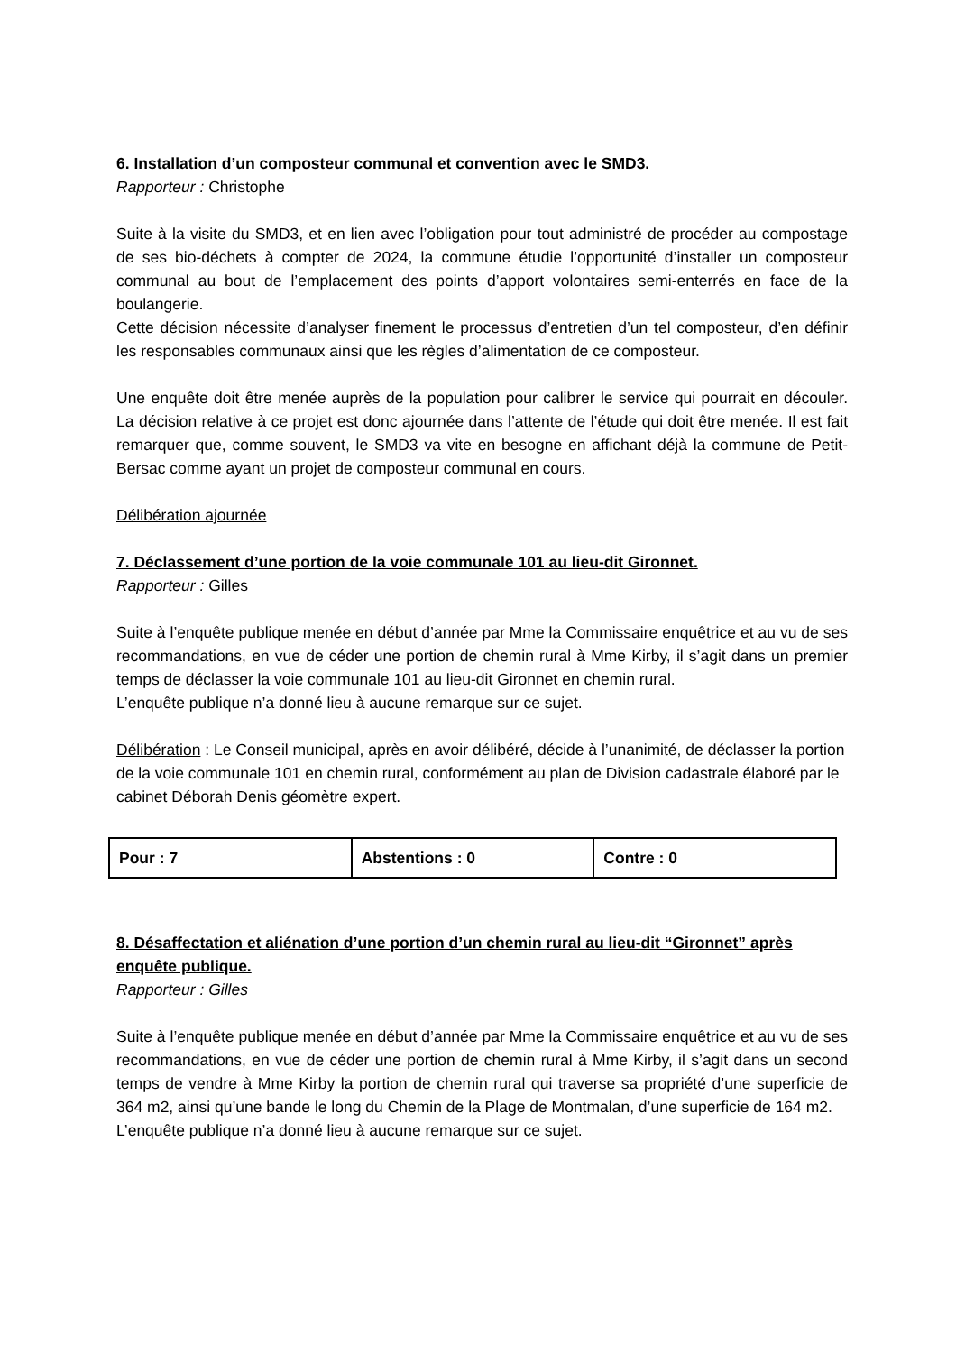6. Installation d’un composteur communal et convention avec le SMD3.
Rapporteur : Christophe
Suite à la visite du SMD3, et en lien avec l’obligation pour tout administré de procéder au compostage de ses bio-déchets à compter de 2024, la commune étudie l’opportunité d’installer un composteur communal au bout de l’emplacement des points d’apport volontaires semi-enterrés en face de la boulangerie.
Cette décision nécessite d’analyser finement le processus d’entretien d’un tel composteur, d’en définir les responsables communaux ainsi que les règles d’alimentation de ce composteur.
Une enquête doit être menée auprès de la population pour calibrer le service qui pourrait en découler. La décision relative à ce projet est donc ajournée dans l’attente de l’étude qui doit être menée. Il est fait remarquer que, comme souvent, le SMD3 va vite en besogne en affichant déjà la commune de Petit-Bersac comme ayant un projet de composteur communal en cours.
Délibération ajournée
7. Déclassement d’une portion de la voie communale 101 au lieu-dit Gironnet.
Rapporteur : Gilles
Suite à l’enquête publique menée en début d’année par Mme la Commissaire enquêtrice et au vu de ses recommandations, en vue de céder une portion de chemin rural à Mme Kirby, il s’agit dans un premier temps de déclasser la voie communale 101 au lieu-dit Gironnet en chemin rural.
L’enquête publique n’a donné lieu à aucune remarque sur ce sujet.
Délibération : Le Conseil municipal, après en avoir délibéré, décide à l’unanimité, de déclasser la portion de la voie communale 101 en chemin rural, conformément au plan de Division cadastrale élaboré par le cabinet Déborah Denis géomètre expert.
| Pour : 7 | Abstentions : 0 | Contre : 0 |
8. Désaffectation et aliénation d’une portion d’un chemin rural au lieu-dit “Gironnet” après enquête publique.
Rapporteur : Gilles
Suite à l’enquête publique menée en début d’année par Mme la Commissaire enquêtrice et au vu de ses recommandations, en vue de céder une portion de chemin rural à Mme Kirby, il s’agit dans un second temps de vendre à Mme Kirby la portion de chemin rural qui traverse sa propriété d’une superficie de 364 m2, ainsi qu’une bande le long du Chemin de la Plage de Montmalan, d’une superficie de 164 m2.
L’enquête publique n’a donné lieu à aucune remarque sur ce sujet.